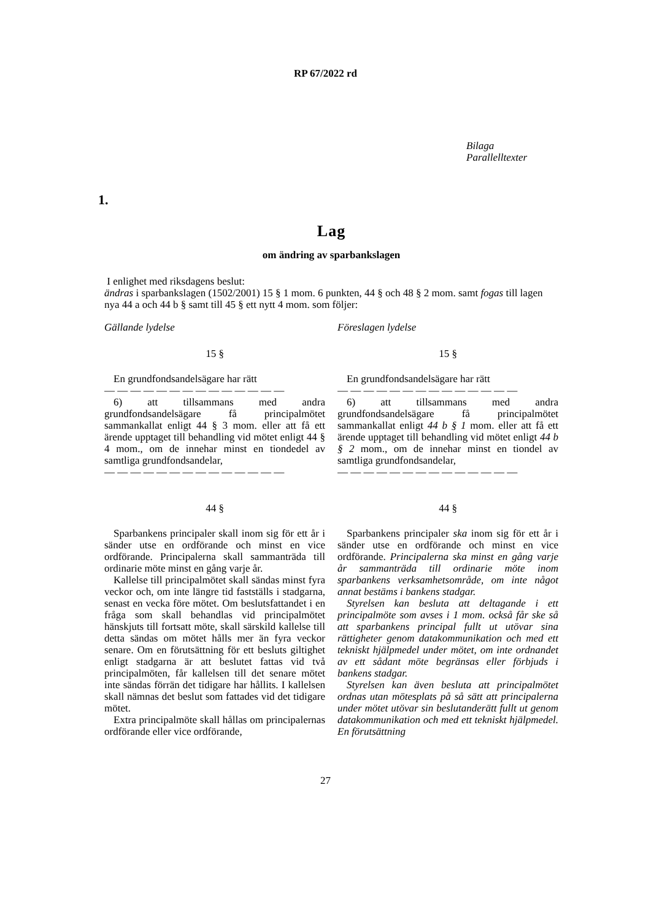RP 67/2022 rd
Bilaga
Parallelltexter
1.
Lag
om ändring av sparbankslagen
I enlighet med riksdagens beslut:
ändras i sparbankslagen (1502/2001) 15 § 1 mom. 6 punkten, 44 § och 48 § 2 mom. samt fogas till lagen nya 44 a och 44 b § samt till 45 § ett nytt 4 mom. som följer:
Gällande lydelse
15 §
En grundfondsandelsägare har rätt
— — — — — — — — — — — — — —
6) att tillsammans med andra grundfondsandelsägare få principalmötet sammankallat enligt 44 § 3 mom. eller att få ett ärende upptaget till behandling vid mötet enligt 44 § 4 mom., om de innehar minst en tiondedel av samtliga grundfondsandelar,
— — — — — — — — — — — — — —
44 §
Sparbankens principaler skall inom sig för ett år i sänder utse en ordförande och minst en vice ordförande. Principalerna skall sammanträda till ordinarie möte minst en gång varje år.
Kallelse till principalmötet skall sändas minst fyra veckor och, om inte längre tid fastställs i stadgarna, senast en vecka före mötet. Om beslutsfattandet i en fråga som skall behandlas vid principalmötet hänskjuts till fortsatt möte, skall särskild kallelse till detta sändas om mötet hålls mer än fyra veckor senare. Om en förutsättning för ett besluts giltighet enligt stadgarna är att beslutet fattas vid två principalmöten, får kallelsen till det senare mötet inte sändas förrän det tidigare har hållits. I kallelsen skall nämnas det beslut som fattades vid det tidigare mötet.
Extra principalmöte skall hållas om principalernas ordförande eller vice ordförande,
Föreslagen lydelse
15 §
En grundfondsandelsägare har rätt
— — — — — — — — — — — — — —
6) att tillsammans med andra grundfondsandelsägare få principalmötet sammankallat enligt 44 b § 1 mom. eller att få ett ärende upptaget till behandling vid mötet enligt 44 b § 2 mom., om de innehar minst en tiondel av samtliga grundfondsandelar,
— — — — — — — — — — — — — —
44 §
Sparbankens principaler ska inom sig för ett år i sänder utse en ordförande och minst en vice ordförande. Principalerna ska minst en gång varje år sammanträda till ordinarie möte inom sparbankens verksamhetsområde, om inte något annat bestäms i bankens stadgar.
Styrelsen kan besluta att deltagande i ett principalmöte som avses i 1 mom. också får ske så att sparbankens principal fullt ut utövar sina rättigheter genom datakommunikation och med ett tekniskt hjälpmedel under mötet, om inte ordnandet av ett sådant möte begränsas eller förbjuds i bankens stadgar.
Styrelsen kan även besluta att principalmötet ordnas utan mötesplats på så sätt att principalerna under mötet utövar sin beslutanderätt fullt ut genom datakommunikation och med ett tekniskt hjälpmedel. En förutsättning
27